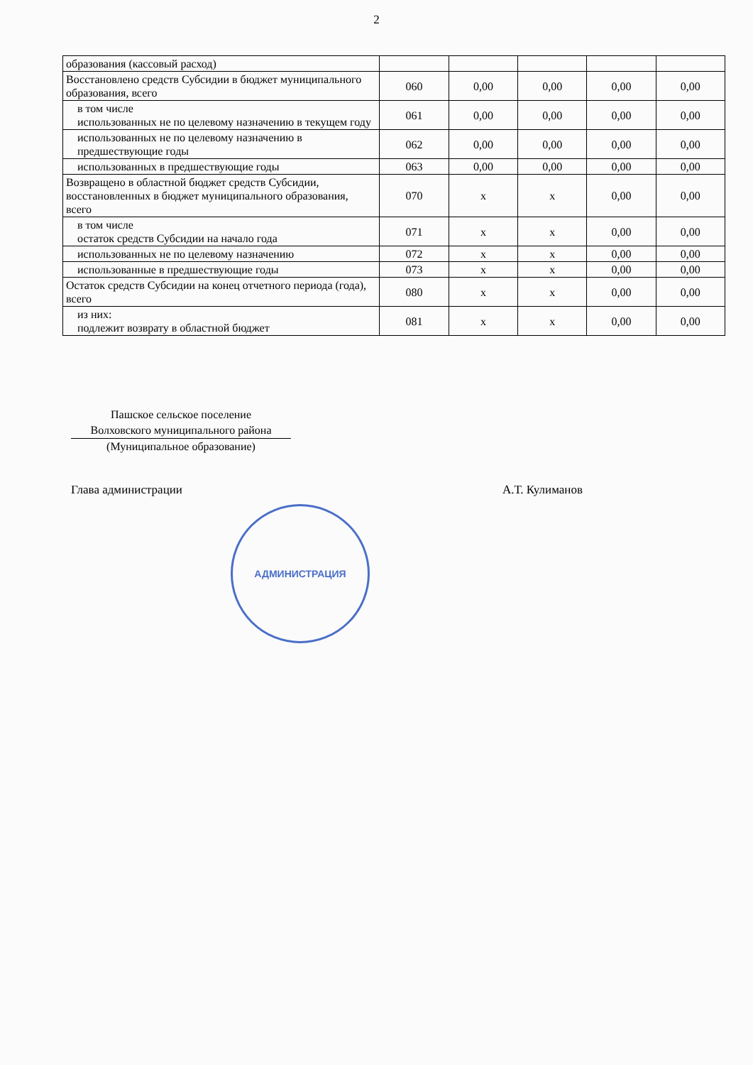2
| образования (кассовый расход) | | | | | |
| Восстановлено средств Субсидии в бюджет муниципального образования, всего | 060 | 0,00 | 0,00 | 0,00 | 0,00 |
| в том числе использованных не по целевому назначению в текущем году | 061 | 0,00 | 0,00 | 0,00 | 0,00 |
| использованных не по целевому назначению в предшествующие годы | 062 | 0,00 | 0,00 | 0,00 | 0,00 |
| использованных в предшествующие годы | 063 | 0,00 | 0,00 | 0,00 | 0,00 |
| Возвращено в областной бюджет средств Субсидии, восстановленных в бюджет муниципального образования, всего | 070 | x | x | 0,00 | 0,00 |
| в том числе остаток средств Субсидии на начало года | 071 | x | x | 0,00 | 0,00 |
| использованных не по целевому назначению | 072 | x | x | 0,00 | 0,00 |
| использованные в предшествующие годы | 073 | x | x | 0,00 | 0,00 |
| Остаток средств Субсидии на конец отчетного периода (года), всего | 080 | x | x | 0,00 | 0,00 |
| из них: подлежит возврату в областной бюджет | 081 | x | x | 0,00 | 0,00 |
Пашское сельское поселение
Волховского муниципального района
(Муниципальное образование)
Глава администрации А.Т. Кулиманов
АДМИНИСТРАЦИЯ